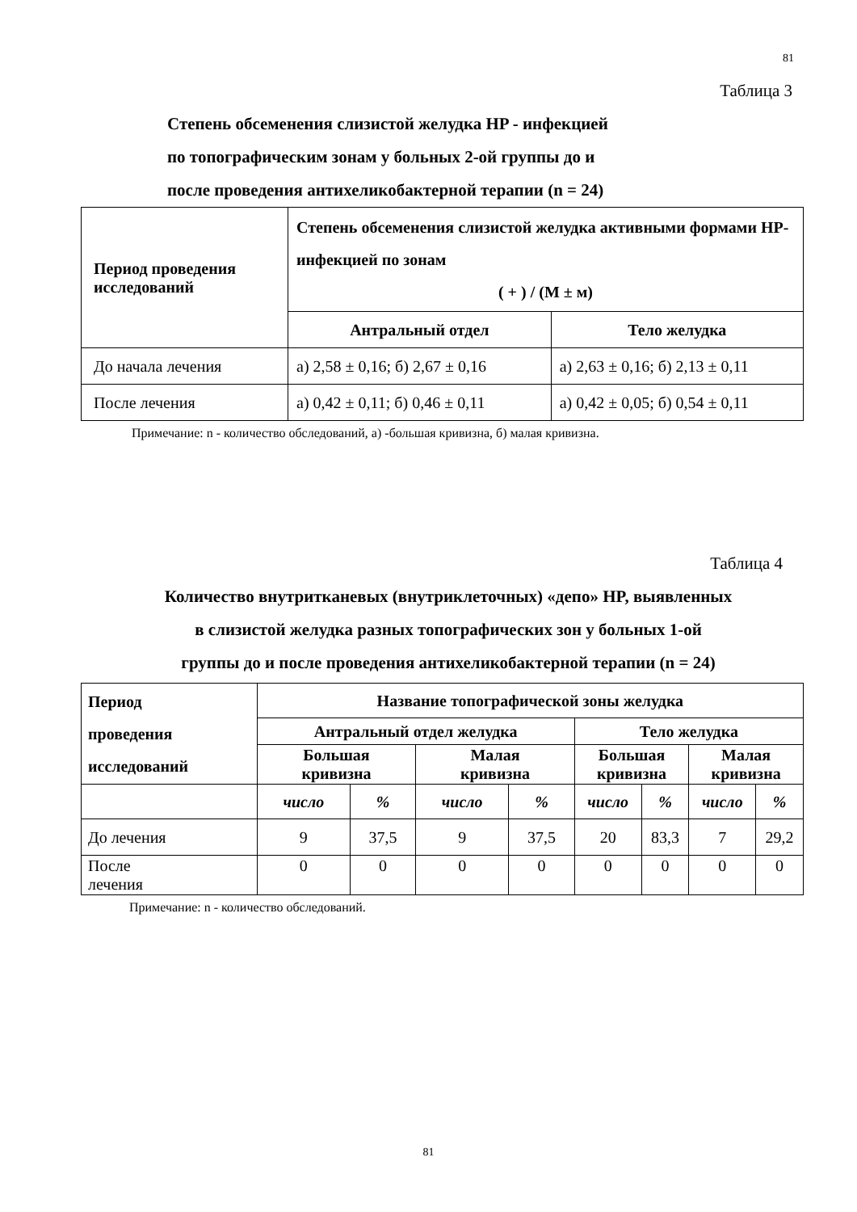81
Таблица 3
Степень обсеменения слизистой желудка HP - инфекцией
по топографическим зонам у больных 2-ой группы до и
после проведения антихеликобактерной терапии (n = 24)
| Период проведения исследований | Степень обсеменения слизистой желудка активными формами HP-инфекцией по зонам ( + ) / (М ± м) | |
| --- | --- | --- |
| | Антральный отдел | Тело желудка |
| До начала лечения | а) 2,58 ± 0,16; б) 2,67 ± 0,16 | а) 2,63 ± 0,16; б) 2,13 ± 0,11 |
| После лечения | а) 0,42 ± 0,11; б) 0,46 ± 0,11 | а) 0,42 ± 0,05; б) 0,54 ± 0,11 |
Примечание: n - количество обследований, а) -большая кривизна, б) малая кривизна.
Таблица 4
Количество внутритканевых (внутриклеточных) «депо» HP, выявленных
в слизистой желудка разных топографических зон у больных 1-ой
группы до и после проведения антихеликобактерной терапии (n = 24)
| Период проведения исследований | Название топографической зоны желудка | | | | | | | |
| --- | --- | --- | --- | --- | --- | --- | --- | --- |
| | Антральный отдел желудка | | | | Тело желудка | | | |
| | Большая кривизна | | Малая кривизна | | Большая кривизна | | Малая кривизна | |
| | число | % | число | % | число | % | число | % |
| До лечения | 9 | 37,5 | 9 | 37,5 | 20 | 83,3 | 7 | 29,2 |
| После лечения | 0 | 0 | 0 | 0 | 0 | 0 | 0 | 0 |
Примечание: n - количество обследований.
81